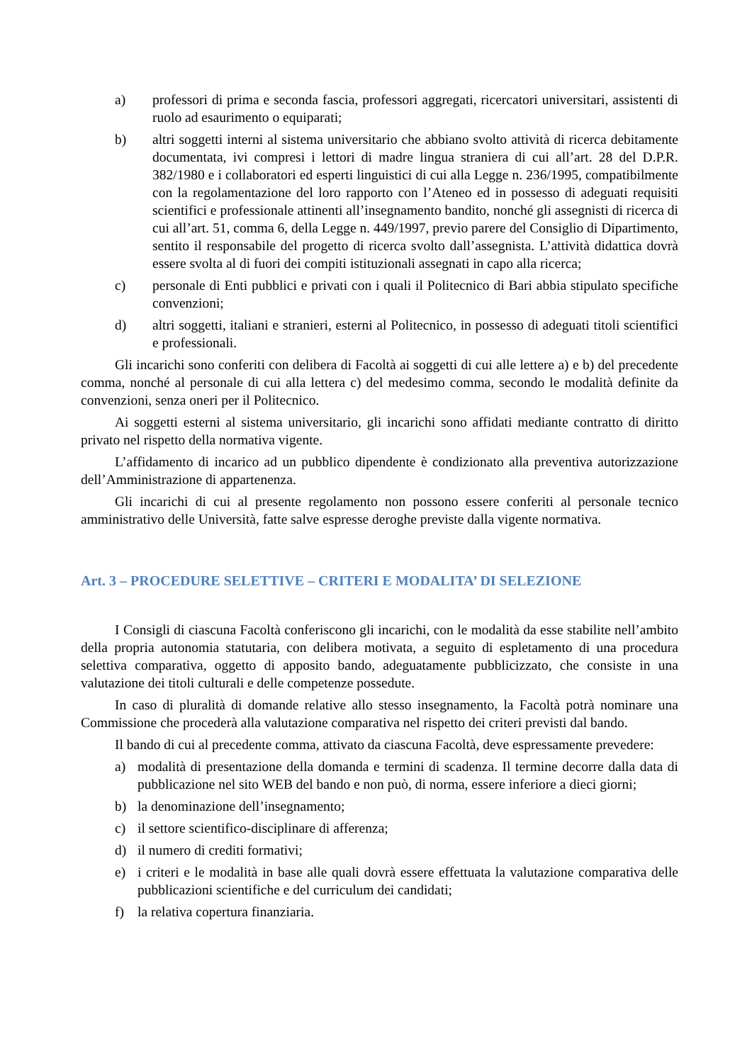a) professori di prima e seconda fascia, professori aggregati, ricercatori universitari, assistenti di ruolo ad esaurimento o equiparati;
b) altri soggetti interni al sistema universitario che abbiano svolto attività di ricerca debitamente documentata, ivi compresi i lettori di madre lingua straniera di cui all’art. 28 del D.P.R. 382/1980 e i collaboratori ed esperti linguistici di cui alla Legge n. 236/1995, compatibilmente con la regolamentazione del loro rapporto con l’Ateneo ed in possesso di adeguati requisiti scientifici e professionale attinenti all’insegnamento bandito, nonché gli assegnisti di ricerca di cui all’art. 51, comma 6, della Legge n. 449/1997, previo parere del Consiglio di Dipartimento, sentito il responsabile del progetto di ricerca svolto dall’assegnista. L’attività didattica dovrà essere svolta al di fuori dei compiti istituzionali assegnati in capo alla ricerca;
c) personale di Enti pubblici e privati con i quali il Politecnico di Bari abbia stipulato specifiche convenzioni;
d) altri soggetti, italiani e stranieri, esterni al Politecnico, in possesso di adeguati titoli scientifici e professionali.
Gli incarichi sono conferiti con delibera di Facoltà ai soggetti di cui alle lettere a) e b) del precedente comma, nonché al personale di cui alla lettera c) del medesimo comma, secondo le modalità definite da convenzioni, senza oneri per il Politecnico.
Ai soggetti esterni al sistema universitario, gli incarichi sono affidati mediante contratto di diritto privato nel rispetto della normativa vigente.
L’affidamento di incarico ad un pubblico dipendente è condizionato alla preventiva autorizzazione dell’Amministrazione di appartenenza.
Gli incarichi di cui al presente regolamento non possono essere conferiti al personale tecnico amministrativo delle Università, fatte salve espresse deroghe previste dalla vigente normativa.
Art. 3 – PROCEDURE SELETTIVE – CRITERI E MODALITA’ DI SELEZIONE
I Consigli di ciascuna Facoltà conferiscono gli incarichi, con le modalità da esse stabilite nell’ambito della propria autonomia statutaria, con delibera motivata, a seguito di espletamento di una procedura selettiva comparativa, oggetto di apposito bando, adeguatamente pubblicizzato, che consiste in una valutazione dei titoli culturali e delle competenze possedute.
In caso di pluralità di domande relative allo stesso insegnamento, la Facoltà potrà nominare una Commissione che procederà alla valutazione comparativa nel rispetto dei criteri previsti dal bando.
Il bando di cui al precedente comma, attivato da ciascuna Facoltà, deve espressamente prevedere:
a) modalità di presentazione della domanda e termini di scadenza. Il termine decorre dalla data di pubblicazione nel sito WEB del bando e non può, di norma, essere inferiore a dieci giorni;
b) la denominazione dell’insegnamento;
c) il settore scientifico-disciplinare di afferenza;
d) il numero di crediti formativi;
e) i criteri e le modalità in base alle quali dovrà essere effettuata la valutazione comparativa delle pubblicazioni scientifiche e del curriculum dei candidati;
f) la relativa copertura finanziaria.